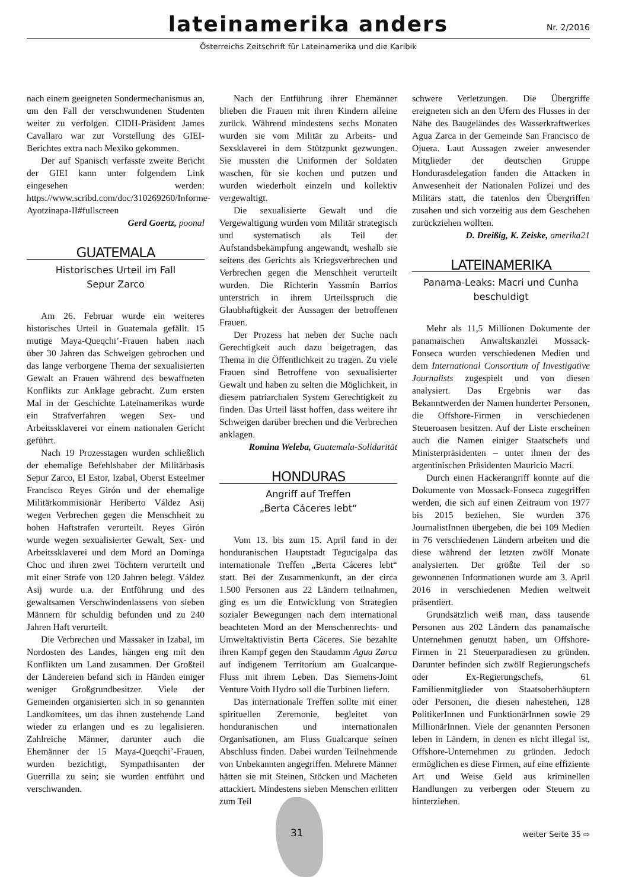lateinamerika anders
Nr. 2/2016
Österreichs Zeitschrift für Lateinamerika und die Karibik
nach einem geeigneten Sondermechanismus an, um den Fall der verschwundenen Studenten weiter zu verfolgen. CIDH-Präsident James Cavallaro war zur Vorstellung des GIEI-Berichtes extra nach Mexiko gekommen.
Der auf Spanisch verfasste zweite Bericht der GIEI kann unter folgendem Link eingesehen werden: https://www.scribd.com/doc/310269260/Informe-Ayotzinapa-II#fullscreen
Gerd Goertz, poonal
GUATEMALA
Historisches Urteil im Fall
Sepur Zarco
Am 26. Februar wurde ein weiteres historisches Urteil in Guatemala gefällt. 15 mutige Maya-Queqchi’-Frauen haben nach über 30 Jahren das Schweigen gebrochen und das lange verborgene Thema der sexualisierten Gewalt an Frauen während des bewaffneten Konflikts zur Anklage gebracht. Zum ersten Mal in der Geschichte Lateinamerikas wurde ein Strafverfahren wegen Sex- und Arbeitssklaverei vor einem nationalen Gericht geführt.
Nach 19 Prozesstagen wurden schließlich der ehemalige Befehlshaber der Militärbasis Sepur Zarco, El Estor, Izabal, Oberst Esteelmer Francisco Reyes Girón und der ehemalige Militärkommisionär Heriberto Váldez Asij wegen Verbrechen gegen die Menschheit zu hohen Haftstrafen verurteilt. Reyes Girón wurde wegen sexualisierter Gewalt, Sex- und Arbeitssklaverei und dem Mord an Dominga Choc und ihren zwei Töchtern verurteilt und mit einer Strafe von 120 Jahren belegt. Váldez Asij wurde u.a. der Entführung und des gewaltsamen Verschwindenlassens von sieben Männern für schuldig befunden und zu 240 Jahren Haft verurteilt.
Die Verbrechen und Massaker in Izabal, im Nordosten des Landes, hängen eng mit den Konflikten um Land zusammen. Der Großteil der Ländereien befand sich in Händen einiger weniger Großgrundbesitzer. Viele der Gemeinden organisierten sich in so genannten Landkomitees, um das ihnen zustehende Land wieder zu erlangen und es zu legalisieren. Zahlreiche Männer, darunter auch die Ehemänner der 15 Maya-Queqchi’-Frauen, wurden bezichtigt, Sympathisanten der Guerrilla zu sein; sie wurden entführt und verschwanden.
Nach der Entführung ihrer Ehemänner blieben die Frauen mit ihren Kindern alleine zurück. Während mindestens sechs Monaten wurden sie vom Militär zu Arbeits- und Sexsklaverei in dem Stützpunkt gezwungen. Sie mussten die Uniformen der Soldaten waschen, für sie kochen und putzen und wurden wiederholt einzeln und kollektiv vergewaltigt.
Die sexualisierte Gewalt und die Vergewaltigung wurden vom Militär strategisch und systematisch als Teil der Aufstandsbekämpfung angewandt, weshalb sie seitens des Gerichts als Kriegsverbrechen und Verbrechen gegen die Menschheit verurteilt wurden. Die Richterin Yassmín Barrios unterstrich in ihrem Urteilsspruch die Glaubhaftigkeit der Aussagen der betroffenen Frauen.
Der Prozess hat neben der Suche nach Gerechtigkeit auch dazu beigetragen, das Thema in die Öffentlichkeit zu tragen. Zu viele Frauen sind Betroffene von sexualisierter Gewalt und haben zu selten die Möglichkeit, in diesem patriarchalen System Gerechtigkeit zu finden. Das Urteil lässt hoffen, dass weitere ihr Schweigen darüber brechen und die Verbrechen anklagen.
Romina Weleba, Guatemala-Solidarität
HONDURAS
Angriff auf Treffen
„Berta Cáceres lebt“
Vom 13. bis zum 15. April fand in der honduranischen Hauptstadt Tegucigalpa das internationale Treffen „Berta Cáceres lebt“ statt. Bei der Zusammenkunft, an der circa 1.500 Personen aus 22 Ländern teilnahmen, ging es um die Entwicklung von Strategien sozialer Bewegungen nach dem international beachteten Mord an der Menschenrechts- und Umweltaktivistin Berta Cáceres. Sie bezahlte ihren Kampf gegen den Staudamm Agua Zarca auf indigenem Territorium am Gualcarque-Fluss mit ihrem Leben. Das Siemens-Joint Venture Voith Hydro soll die Turbinen liefern.
Das internationale Treffen sollte mit einer spirituellen Zeremonie, begleitet von honduranischen und internationalen Organisationen, am Fluss Gualcarque seinen Abschluss finden. Dabei wurden Teilnehmende von Unbekannten angegriffen. Mehrere Männer hätten sie mit Steinen, Stöcken und Macheten attackiert. Mindestens sieben Menschen erlitten zum Teil
schwere Verletzungen. Die Übergriffe ereigneten sich an den Ufern des Flusses in der Nähe des Baugeländes des Wasserkraftwerkes Agua Zarca in der Gemeinde San Francisco de Ojuera. Laut Aussagen zweier anwesender Mitglieder der deutschen Gruppe Hondurasdelegation fanden die Attacken in Anwesenheit der Nationalen Polizei und des Militärs statt, die tatenlos den Übergriffen zusahen und sich vorzeitig aus dem Geschehen zurückziehen wollten.
D. Dreißig, K. Zeiske, amerika21
LATEINAMERIKA
Panama-Leaks: Macri und Cunha
beschuldigt
Mehr als 11,5 Millionen Dokumente der panamaischen Anwaltskanzlei Mossack-Fonseca wurden verschiedenen Medien und dem International Consortium of Investigative Journalists zugespielt und von diesen analysiert. Das Ergebnis war das Bekanntwerden der Namen hunderter Personen, die Offshore-Firmen in verschiedenen Steueroasen besitzen. Auf der Liste erscheinen auch die Namen einiger Staatschefs und Ministerpräsidenten – unter ihnen der des argentinischen Präsidenten Mauricio Macri.
Durch einen Hackerangriff konnte auf die Dokumente von Mossack-Fonseca zugegriffen werden, die sich auf einen Zeitraum von 1977 bis 2015 beziehen. Sie wurden 376 JournalistInnen übergeben, die bei 109 Medien in 76 verschiedenen Ländern arbeiten und die diese während der letzten zwölf Monate analysierten. Der größte Teil der so gewonnenen Informationen wurde am 3. April 2016 in verschiedenen Medien weltweit präsentiert.
Grundsätzlich weiß man, dass tausende Personen aus 202 Ländern das panamaische Unternehmen genutzt haben, um Offshore-Firmen in 21 Steuerparadiesen zu gründen. Darunter befinden sich zwölf Regierungschefs oder Ex-Regierungschefs, 61 Familienmitglieder von Staatsoberhäuptern oder Personen, die diesen nahestehen, 128 PolitikerInnen und FunktionärInnen sowie 29 MillionärInnen. Viele der genannten Personen leben in Ländern, in denen es nicht illegal ist, Offshore-Unternehmen zu gründen. Jedoch ermöglichen es diese Firmen, auf eine effiziente Art und Weise Geld aus kriminellen Handlungen zu verbergen oder Steuern zu hinterziehen.
31 weiter Seite 35 ⇨